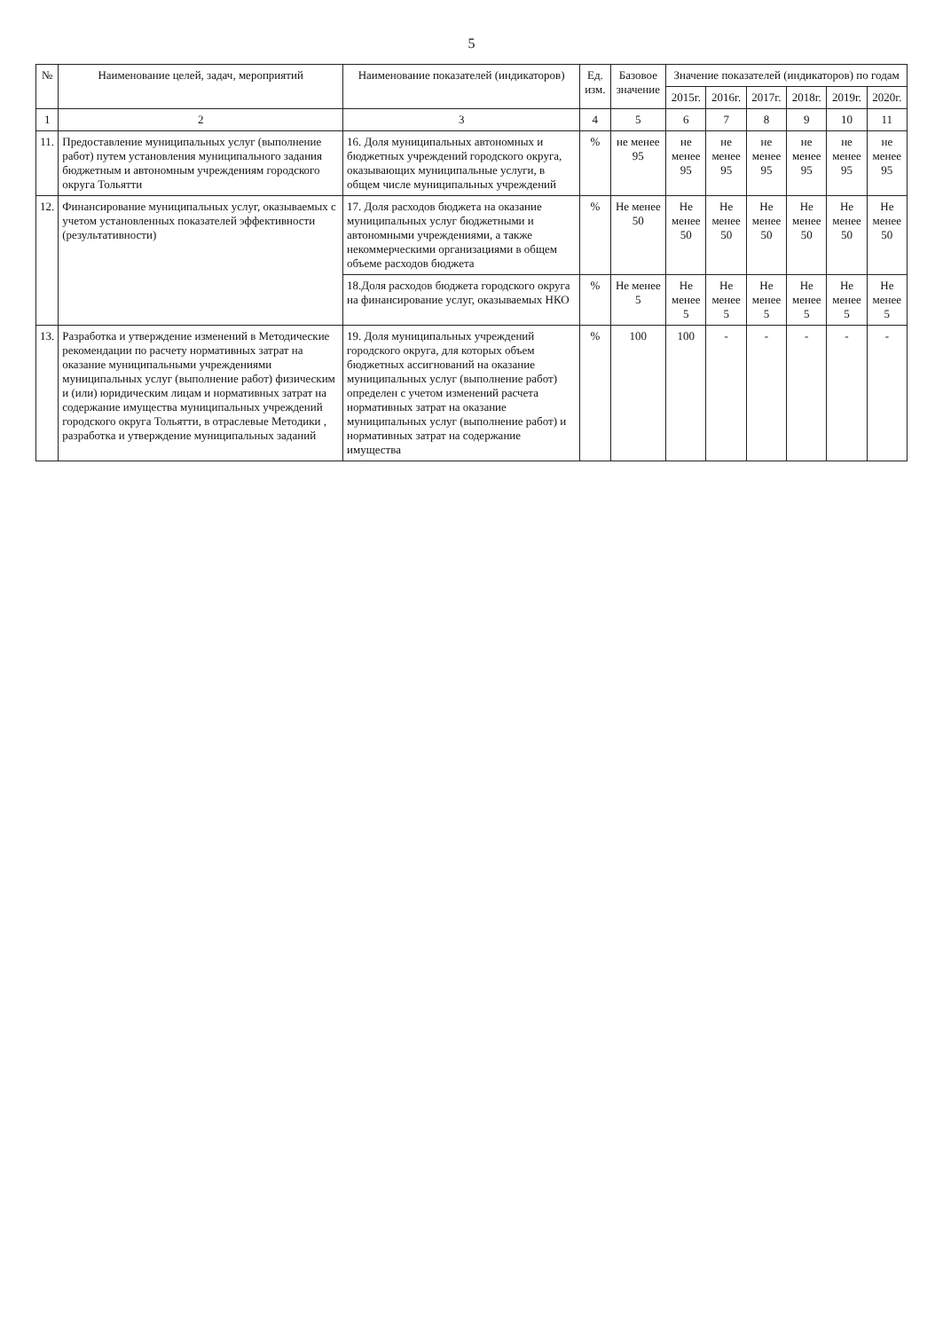5
| № | Наименование целей, задач, мероприятий | Наименование показателей (индикаторов) | Ед. изм. | Базовое значение | Значение показателей (индикаторов) по годам | | | | | |
| --- | --- | --- | --- | --- | --- | --- | --- | --- | --- | --- |
| | | | | | 2015г. | 2016г. | 2017г. | 2018г. | 2019г. | 2020г. |
| 1 | 2 | 3 | 4 | 5 | 6 | 7 | 8 | 9 | 10 | 11 |
| 11. | Предоставление муниципальных услуг (выполнение работ) путем установления муниципального задания бюджетным и автономным учреждениям городского округа Тольятти | 16. Доля муниципальных автономных и бюджетных учреждений городского округа, оказывающих муниципальные услуги, в общем числе муниципальных учреждений | % | не менее 95 | не менее 95 | не менее 95 | не менее 95 | не менее 95 | не менее 95 | не менее 95 |
| 12. | Финансирование муниципальных услуг, оказываемых с учетом установленных показателей эффективности (результативности) | 17. Доля расходов бюджета на оказание муниципальных услуг бюджетными и автономными учреждениями, а также некоммерческими организациями в общем объеме расходов бюджета | % | Не менее 50 | Не менее 50 | Не менее 50 | Не менее 50 | Не менее 50 | Не менее 50 | Не менее 50 |
| | | 18.Доля расходов бюджета городского округа на финансирование услуг, оказываемых НКО | % | Не менее 5 | Не менее 5 | Не менее 5 | Не менее 5 | Не менее 5 | Не менее 5 | Не менее 5 |
| 13. | Разработка и утверждение изменений в Методические рекомендации по расчету нормативных затрат на оказание муниципальными учреждениями муниципальных услуг (выполнение работ) физическим и (или) юридическим лицам и нормативных затрат на содержание имущества муниципальных учреждений городского округа Тольятти, в отраслевые Методики , разработка и утверждение муниципальных заданий | 19. Доля муниципальных учреждений городского округа, для которых объем бюджетных ассигнований на оказание муниципальных услуг (выполнение работ) определен с учетом изменений расчета нормативных затрат на оказание муниципальных услуг (выполнение работ) и нормативных затрат на содержание имущества | % | 100 | 100 | - | - | - | - | - |